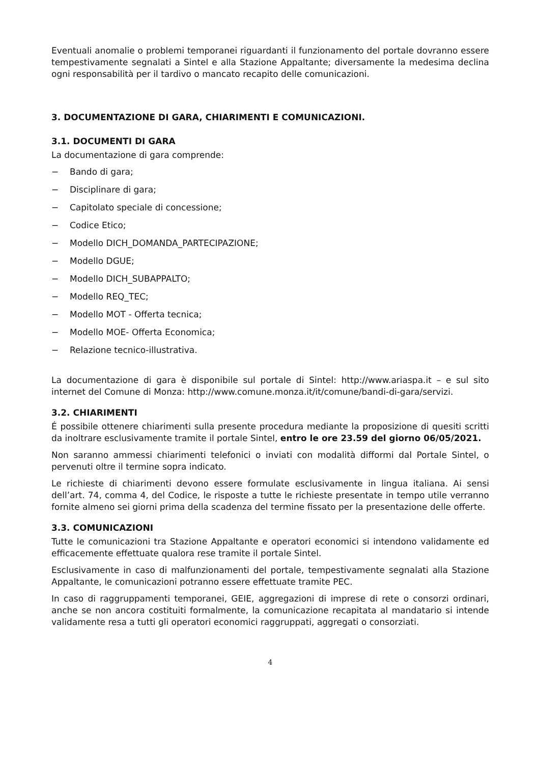Eventuali anomalie o problemi temporanei riguardanti il funzionamento del portale dovranno essere tempestivamente segnalati a Sintel e alla Stazione Appaltante; diversamente la medesima declina ogni responsabilità per il tardivo o mancato recapito delle comunicazioni.
3. DOCUMENTAZIONE DI GARA, CHIARIMENTI E COMUNICAZIONI.
3.1. DOCUMENTI DI GARA
La documentazione di gara comprende:
− Bando di gara;
− Disciplinare di gara;
− Capitolato speciale di concessione;
− Codice Etico;
− Modello DICH_DOMANDA_PARTECIPAZIONE;
− Modello DGUE;
− Modello DICH_SUBAPPALTO;
− Modello REQ_TEC;
− Modello MOT - Offerta tecnica;
− Modello MOE- Offerta Economica;
− Relazione tecnico-illustrativa.
La documentazione di gara è disponibile sul portale di Sintel: http://www.ariaspa.it – e sul sito internet del Comune di Monza: http://www.comune.monza.it/it/comune/bandi-di-gara/servizi.
3.2. CHIARIMENTI
É possibile ottenere chiarimenti sulla presente procedura mediante la proposizione di quesiti scritti da inoltrare esclusivamente tramite il portale Sintel, entro le ore 23.59 del giorno 06/05/2021.
Non saranno ammessi chiarimenti telefonici o inviati con modalità difformi dal Portale Sintel, o pervenuti oltre il termine sopra indicato.
Le richieste di chiarimenti devono essere formulate esclusivamente in lingua italiana. Ai sensi dell’art. 74, comma 4, del Codice, le risposte a tutte le richieste presentate in tempo utile verranno fornite almeno sei giorni prima della scadenza del termine fissato per la presentazione delle offerte.
3.3. COMUNICAZIONI
Tutte le comunicazioni tra Stazione Appaltante e operatori economici si intendono validamente ed efficacemente effettuate qualora rese tramite il portale Sintel.
Esclusivamente in caso di malfunzionamenti del portale, tempestivamente segnalati alla Stazione Appaltante, le comunicazioni potranno essere effettuate tramite PEC.
In caso di raggruppamenti temporanei, GEIE, aggregazioni di imprese di rete o consorzi ordinari, anche se non ancora costituiti formalmente, la comunicazione recapitata al mandatario si intende validamente resa a tutti gli operatori economici raggruppati, aggregati o consorziati.
4